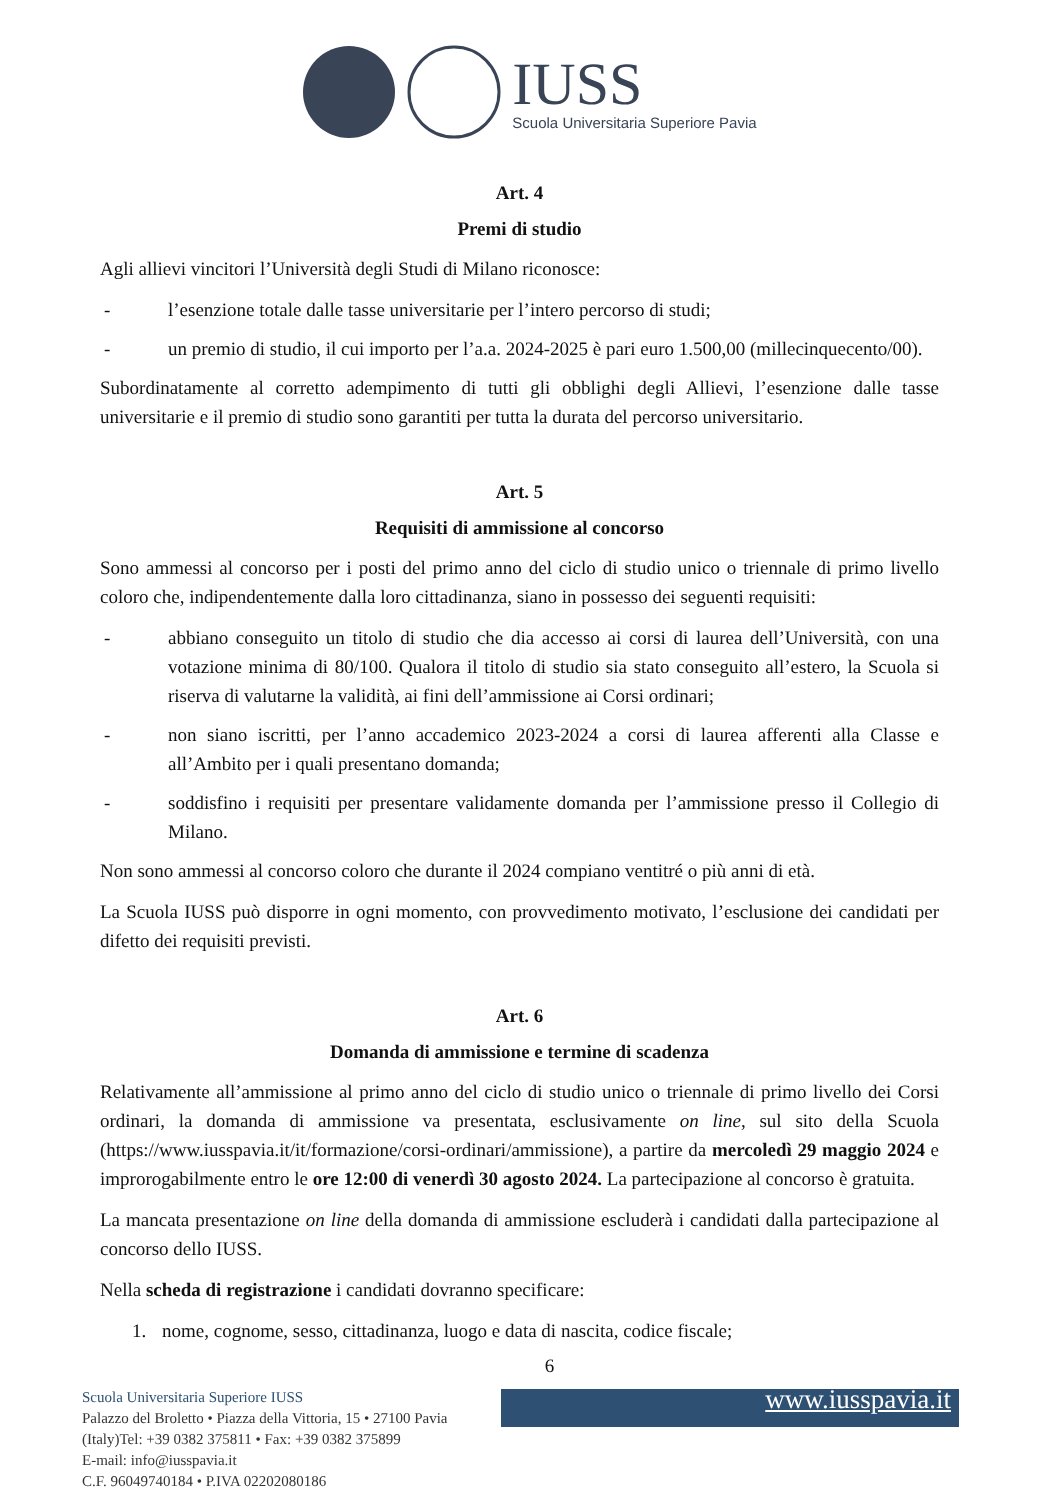IUSS
Scuola Universitaria Superiore Pavia
Art. 4
Premi di studio
Agli allievi vincitori l’Università degli Studi di Milano riconosce:
- l’esenzione totale dalle tasse universitarie per l’intero percorso di studi;
- un premio di studio, il cui importo per l’a.a. 2024-2025 è pari euro 1.500,00 (millecinquecento/00).
Subordinatamente al corretto adempimento di tutti gli obblighi degli Allievi, l’esenzione dalle tasse universitarie e il premio di studio sono garantiti per tutta la durata del percorso universitario.
Art. 5
Requisiti di ammissione al concorso
Sono ammessi al concorso per i posti del primo anno del ciclo di studio unico o triennale di primo livello coloro che, indipendentemente dalla loro cittadinanza, siano in possesso dei seguenti requisiti:
- abbiano conseguito un titolo di studio che dia accesso ai corsi di laurea dell’Università, con una votazione minima di 80/100. Qualora il titolo di studio sia stato conseguito all’estero, la Scuola si riserva di valutarne la validità, ai fini dell’ammissione ai Corsi ordinari;
- non siano iscritti, per l’anno accademico 2023-2024 a corsi di laurea afferenti alla Classe e all’Ambito per i quali presentano domanda;
- soddisfino i requisiti per presentare validamente domanda per l’ammissione presso il Collegio di Milano.
Non sono ammessi al concorso coloro che durante il 2024 compiano ventitré o più anni di età.
La Scuola IUSS può disporre in ogni momento, con provvedimento motivato, l’esclusione dei candidati per difetto dei requisiti previsti.
Art. 6
Domanda di ammissione e termine di scadenza
Relativamente all’ammissione al primo anno del ciclo di studio unico o triennale di primo livello dei Corsi ordinari, la domanda di ammissione va presentata, esclusivamente on line, sul sito della Scuola (https://www.iusspavia.it/it/formazione/corsi-ordinari/ammissione), a partire da mercoledì 29 maggio 2024 e improrogabilmente entro le ore 12:00 di venerdì 30 agosto 2024. La partecipazione al concorso è gratuita.
La mancata presentazione on line della domanda di ammissione escluderà i candidati dalla partecipazione al concorso dello IUSS.
Nella scheda di registrazione i candidati dovranno specificare:
1. nome, cognome, sesso, cittadinanza, luogo e data di nascita, codice fiscale;
6
Scuola Universitaria Superiore IUSS
Palazzo del Broletto • Piazza della Vittoria, 15 • 27100 Pavia
(Italy)Tel: +39 0382 375811 • Fax: +39 0382 375899
E-mail: info@iusspavia.it
C.F. 96049740184 • P.IVA 02202080186
www.iusspavia.it